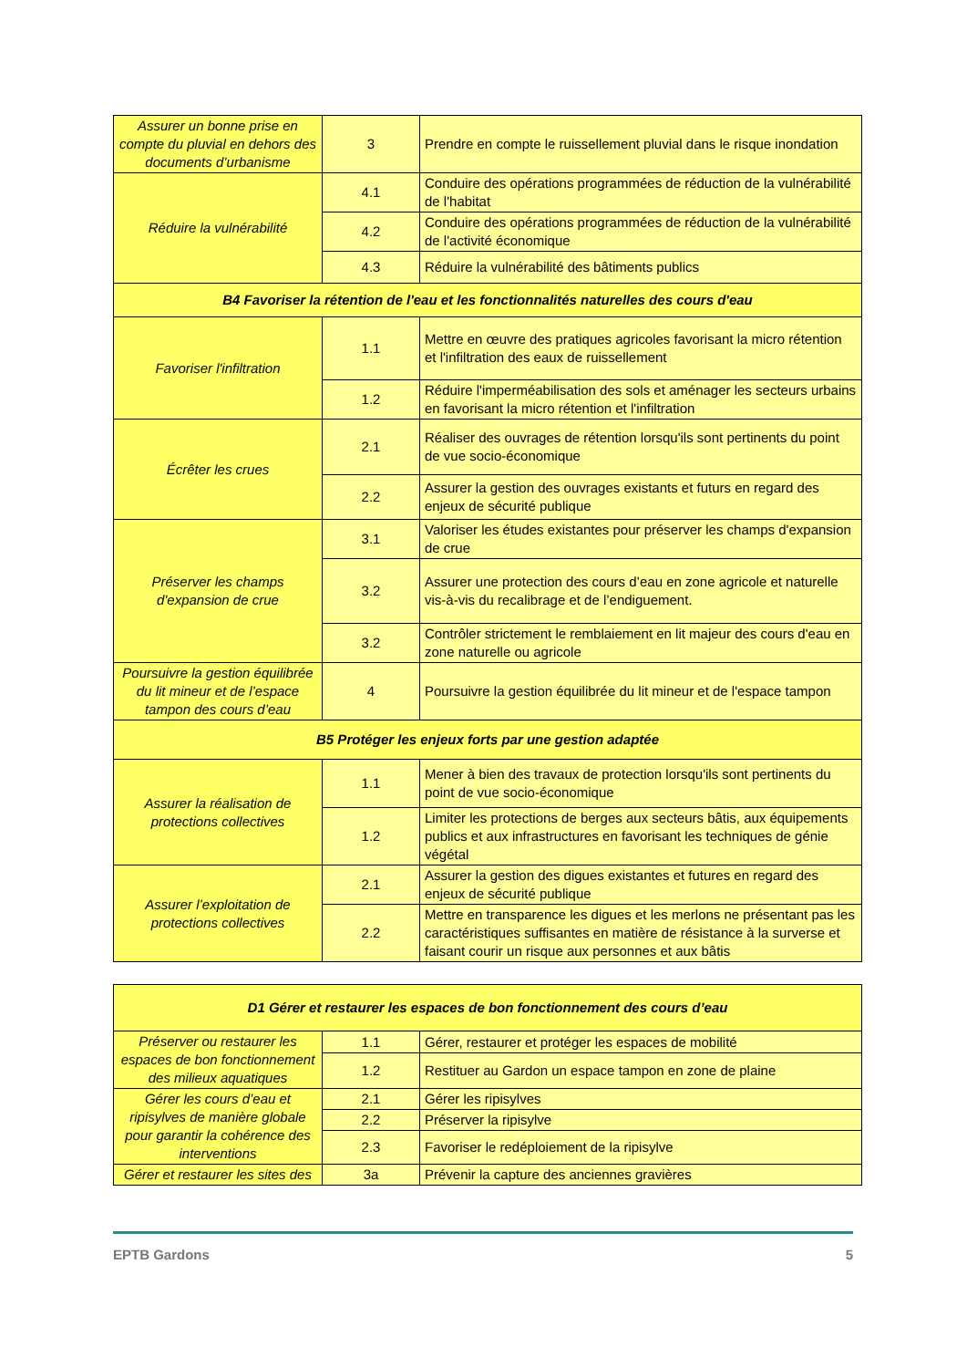| Assurer un bonne prise en compte du pluvial en dehors des documents d’urbanisme | 3 | Prendre en compte le ruissellement pluvial dans le risque inondation |
| Réduire la vulnérabilité | 4.1 | Conduire des opérations programmées de réduction de la vulnérabilité de l'habitat |
| | 4.2 | Conduire des opérations programmées de réduction de la vulnérabilité de l'activité économique |
| | 4.3 | Réduire la vulnérabilité des bâtiments publics |
| B4 Favoriser la rétention de l'eau et les fonctionnalités naturelles des cours d'eau | | |
| Favoriser l'infiltration | 1.1 | Mettre en œuvre des pratiques agricoles favorisant la micro rétention et l'infiltration des eaux de ruissellement |
| | 1.2 | Réduire l'imperméabilisation des sols et aménager les secteurs urbains en favorisant la micro rétention et l'infiltration |
| Écrêter les crues | 2.1 | Réaliser des ouvrages de rétention lorsqu'ils sont pertinents du point de vue socio-économique |
| | 2.2 | Assurer la gestion des ouvrages existants et futurs en regard des enjeux de sécurité publique |
| Préserver les champs d'expansion de crue | 3.1 | Valoriser les études existantes pour préserver les champs d'expansion de crue |
| | 3.2 | Assurer une protection des cours d’eau en zone agricole et naturelle vis-à-vis du recalibrage et de l’endiguement. |
| | 3.2 | Contrôler strictement le remblaiement en lit majeur des cours d'eau en zone naturelle ou agricole |
| Poursuivre la gestion équilibrée du lit mineur et de l’espace tampon des cours d’eau | 4 | Poursuivre la gestion équilibrée du lit mineur et de l'espace tampon |
| B5 Protéger les enjeux forts par une gestion adaptée | | |
| Assurer la réalisation de protections collectives | 1.1 | Mener à bien des travaux de protection lorsqu'ils sont pertinents du point de vue socio-économique |
| | 1.2 | Limiter les protections de berges aux secteurs bâtis, aux équipements publics et aux infrastructures en favorisant les techniques de génie végétal |
| Assurer l’exploitation de protections collectives | 2.1 | Assurer la gestion des digues existantes et futures en regard des enjeux de sécurité publique |
| | 2.2 | Mettre en transparence les digues et les merlons ne présentant pas les caractéristiques suffisantes en matière de résistance à la surverse et faisant courir un risque aux personnes et aux bâtis |
| D1 Gérer et restaurer les espaces de bon fonctionnement des cours d’eau | | |
| Préserver ou restaurer les espaces de bon fonctionnement des milieux aquatiques | 1.1 | Gérer, restaurer et protéger les espaces de mobilité |
| | 1.2 | Restituer au Gardon un espace tampon en zone de plaine |
| Gérer les cours d’eau et ripisylves de manière globale pour garantir la cohérence des interventions | 2.1 | Gérer les ripisylves |
| | 2.2 | Préserver la ripisylve |
| | 2.3 | Favoriser le redéploiement de la ripisylve |
| Gérer et restaurer les sites des | 3a | Prévenir la capture des anciennes gravières |
EPTB Gardons 5